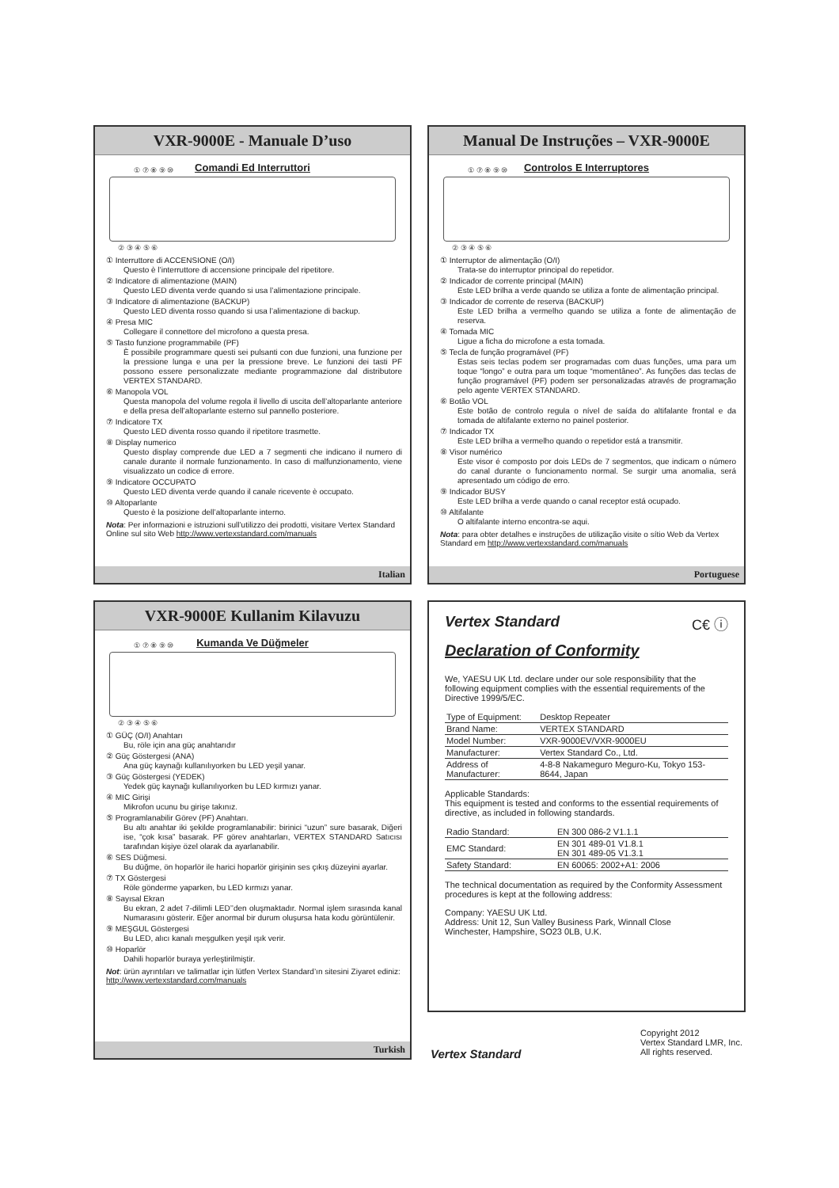VXR-9000E - Manuale D’uso
Comandi Ed Interruttori
① ⑦ ⑧ ⑨ ⑩
② ③ ④ ⑤ ⑥
① Interruttore di ACCENSIONE (O/I)
Questo è l’interruttore di accensione principale del ripetitore.
② Indicatore di alimentazione (MAIN)
Questo LED diventa verde quando si usa l’alimentazione principale.
③ Indicatore di alimentazione (BACKUP)
Questo LED diventa rosso quando si usa l’alimentazione di backup.
④ Presa MIC
Collegare il connettore del microfono a questa presa.
⑤ Tasto funzione programmabile (PF)
È possibile programmare questi sei pulsanti con due funzioni, una funzione per la pressione lunga e una per la pressione breve. Le funzioni dei tasti PF possono essere personalizzate mediante programmazione dal distributore VERTEX STANDARD.
⑥ Manopola VOL
Questa manopola del volume regola il livello di uscita dell’altoparlante anteriore e della presa dell’altoparlante esterno sul pannello posteriore.
⑦ Indicatore TX
Questo LED diventa rosso quando il ripetitore trasmette.
⑧ Display numerico
Questo display comprende due LED a 7 segmenti che indicano il numero di canale durante il normale funzionamento. In caso di malfunzionamento, viene visualizzato un codice di errore.
⑨ Indicatore OCCUPATO
Questo LED diventa verde quando il canale ricevente è occupato.
⑩ Altoparlante
Questo è la posizione dell’altoparlante interno.
Nota: Per informazioni e istruzioni sull’utilizzo dei prodotti, visitare Vertex Standard Online sul sito Web http://www.vertexstandard.com/manuals
Italian
Manual De Instruções – VXR-9000E
Controlos E Interruptores
① ⑦ ⑧ ⑨ ⑩
② ③ ④ ⑤ ⑥
① Interruptor de alimentação (O/I)
Trata-se do interruptor principal do repetidor.
② Indicador de corrente principal (MAIN)
Este LED brilha a verde quando se utiliza a fonte de alimentação principal.
③ Indicador de corrente de reserva (BACKUP)
Este LED brilha a vermelho quando se utiliza a fonte de alimentação de reserva.
④ Tomada MIC
Ligue a ficha do microfone a esta tomada.
⑤ Tecla de função programável (PF)
Estas seis teclas podem ser programadas com duas funções, uma para um toque “longo” e outra para um toque “momentâneo”. As funções das teclas de função programável (PF) podem ser personalizadas através de programação pelo agente VERTEX STANDARD.
⑥ Botão VOL
Este botão de controlo regula o nível de saída do altifalante frontal e da tomada de altifalante externo no painel posterior.
⑦ Indicador TX
Este LED brilha a vermelho quando o repetidor está a transmitir.
⑧ Visor numérico
Este visor é composto por dois LEDs de 7 segmentos, que indicam o número do canal durante o funcionamento normal. Se surgir uma anomalia, será apresentado um código de erro.
⑨ Indicador BUSY
Este LED brilha a verde quando o canal receptor está ocupado.
⑩ Altifalante
O altifalante interno encontra-se aqui.
Nota: para obter detalhes e instruções de utilização visite o sítio Web da Vertex Standard em http://www.vertexstandard.com/manuals
Portuguese
VXR-9000E Kullanim Kilavuzu
Kumanda Ve Düğmeler
① ⑦ ⑧ ⑨ ⑩
② ③ ④ ⑤ ⑥
① GÜÇ (O/I) Anahtarı
Bu, röle için ana güç anahtarıdır
② Güç Göstergesi (ANA)
Ana güç kaynağı kullanılıyorken bu LED yeşil yanar.
③ Güç Göstergesi (YEDEK)
Yedek güç kaynağı kullanılıyorken bu LED kırmızı yanar.
④ MIC Girişi
Mikrofon ucunu bu girişe takınız.
⑤ Programlanabilir Görev (PF) Anahtarı.
Bu altı anahtar iki şekilde programlanabilir: birinici “uzun” sure basarak, Diğeri ise, “çok kısa” basarak. PF görev anahtarları, VERTEX STANDARD Satıcısı tarafından kişiye özel olarak da ayarlanabilir.
⑥ SES Düğmesi.
Bu düğme, ön hoparlör ile harici hoparlör girişinin ses çıkış düzeyini ayarlar.
⑦ TX Göstergesi
Röle gönderme yaparken, bu LED kırmızı yanar.
⑧ Sayısal Ekran
Bu ekran, 2 adet 7-dilimli LED’’den oluşmaktadır. Normal işlem sırasında kanal Numarasını gösterir. Eğer anormal bir durum oluşursa hata kodu görüntülenir.
⑨ MEŞGUL Göstergesi
Bu LED, alıcı kanalı meşgulken yeşil ışık verir.
⑩ Hoparlör
Dahili hoparlör buraya yerleştirilmiştir.
Not: ürün ayrıntıları ve talimatlar için lütfen Vertex Standard’ın sitesini Ziyaret ediniz: http://www.vertexstandard.com/manuals
Turkish
Vertex Standard C€ ⓘ
Declaration of Conformity
We, YAESU UK Ltd. declare under our sole responsibility that the following equipment complies with the essential requirements of the Directive 1999/5/EC.
| Type of Equipment: | Desktop Repeater |
| Brand Name: | VERTEX STANDARD |
| Model Number: | VXR-9000EV/VXR-9000EU |
| Manufacturer: | Vertex Standard Co., Ltd. |
| Address of Manufacturer: | 4-8-8 Nakameguro Meguro-Ku, Tokyo 153-8644, Japan |
Applicable Standards:
This equipment is tested and conforms to the essential requirements of directive, as included in following standards.
| Radio Standard: | EN 300 086-2 V1.1.1 |
| EMC Standard: | EN 301 489-01 V1.8.1 EN 301 489-05 V1.3.1 |
| Safety Standard: | EN 60065: 2002+A1: 2006 |
The technical documentation as required by the Conformity Assessment procedures is kept at the following address:
Company: YAESU UK Ltd.
Address: Unit 12, Sun Valley Business Park, Winnall Close
Winchester, Hampshire, SO23 0LB, U.K.
Vertex Standard Copyright 2012
Vertex Standard LMR, Inc.
All rights reserved.